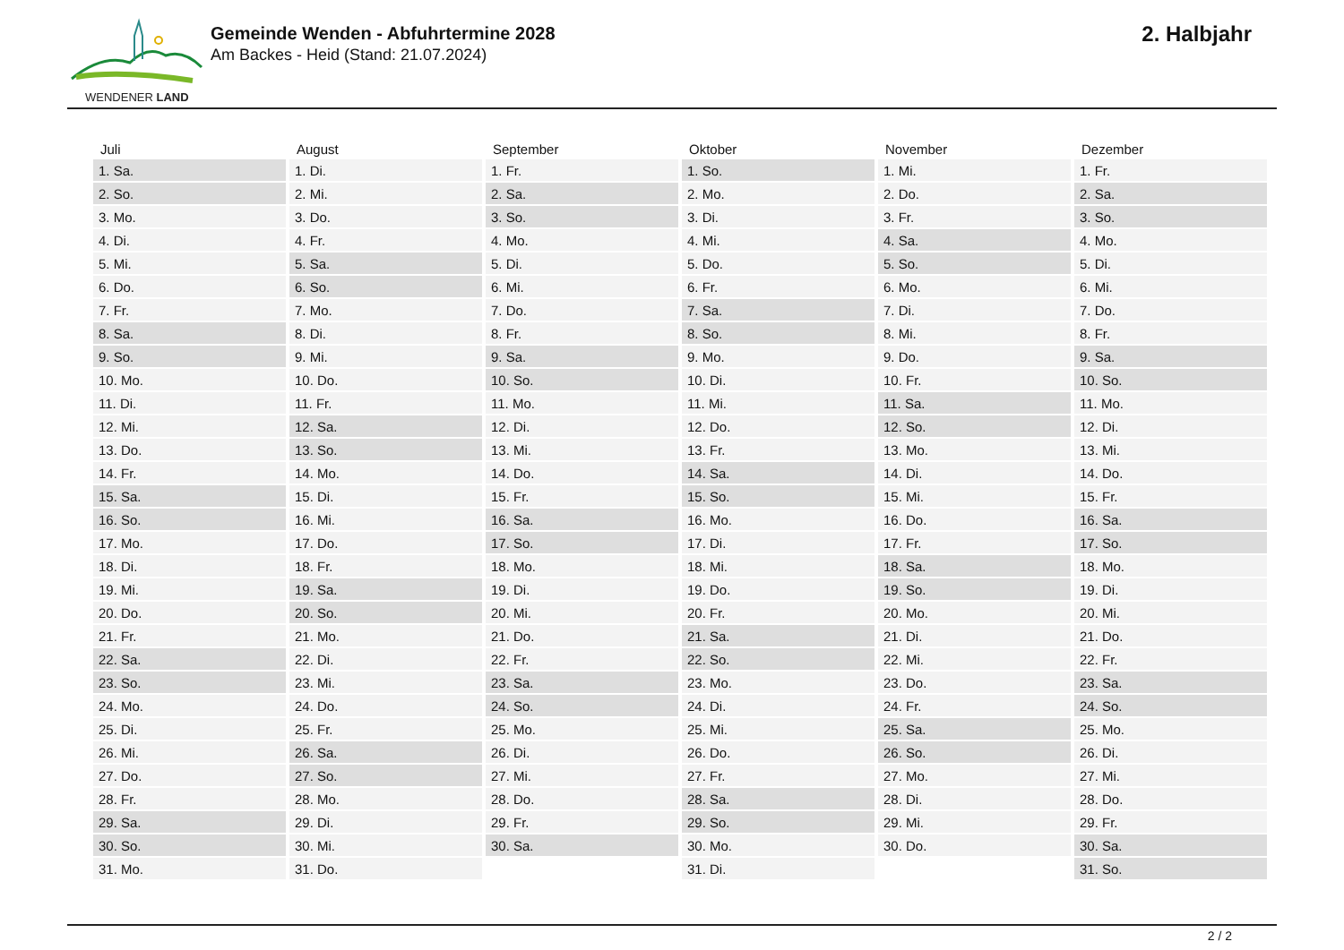WENDENER LAND
Gemeinde Wenden - Abfuhrtermine 2028
Am Backes - Heid (Stand: 21.07.2024)
2. Halbjahr
| Juli | August | September | Oktober | November | Dezember |
| --- | --- | --- | --- | --- | --- |
| 1. Sa. | 1. Di. | 1. Fr. | 1. So. | 1. Mi. | 1. Fr. |
| 2. So. | 2. Mi. | 2. Sa. | 2. Mo. | 2. Do. | 2. Sa. |
| 3. Mo. | 3. Do. | 3. So. | 3. Di. | 3. Fr. | 3. So. |
| 4. Di. | 4. Fr. | 4. Mo. | 4. Mi. | 4. Sa. | 4. Mo. |
| 5. Mi. | 5. Sa. | 5. Di. | 5. Do. | 5. So. | 5. Di. |
| 6. Do. | 6. So. | 6. Mi. | 6. Fr. | 6. Mo. | 6. Mi. |
| 7. Fr. | 7. Mo. | 7. Do. | 7. Sa. | 7. Di. | 7. Do. |
| 8. Sa. | 8. Di. | 8. Fr. | 8. So. | 8. Mi. | 8. Fr. |
| 9. So. | 9. Mi. | 9. Sa. | 9. Mo. | 9. Do. | 9. Sa. |
| 10. Mo. | 10. Do. | 10. So. | 10. Di. | 10. Fr. | 10. So. |
| 11. Di. | 11. Fr. | 11. Mo. | 11. Mi. | 11. Sa. | 11. Mo. |
| 12. Mi. | 12. Sa. | 12. Di. | 12. Do. | 12. So. | 12. Di. |
| 13. Do. | 13. So. | 13. Mi. | 13. Fr. | 13. Mo. | 13. Mi. |
| 14. Fr. | 14. Mo. | 14. Do. | 14. Sa. | 14. Di. | 14. Do. |
| 15. Sa. | 15. Di. | 15. Fr. | 15. So. | 15. Mi. | 15. Fr. |
| 16. So. | 16. Mi. | 16. Sa. | 16. Mo. | 16. Do. | 16. Sa. |
| 17. Mo. | 17. Do. | 17. So. | 17. Di. | 17. Fr. | 17. So. |
| 18. Di. | 18. Fr. | 18. Mo. | 18. Mi. | 18. Sa. | 18. Mo. |
| 19. Mi. | 19. Sa. | 19. Di. | 19. Do. | 19. So. | 19. Di. |
| 20. Do. | 20. So. | 20. Mi. | 20. Fr. | 20. Mo. | 20. Mi. |
| 21. Fr. | 21. Mo. | 21. Do. | 21. Sa. | 21. Di. | 21. Do. |
| 22. Sa. | 22. Di. | 22. Fr. | 22. So. | 22. Mi. | 22. Fr. |
| 23. So. | 23. Mi. | 23. Sa. | 23. Mo. | 23. Do. | 23. Sa. |
| 24. Mo. | 24. Do. | 24. So. | 24. Di. | 24. Fr. | 24. So. |
| 25. Di. | 25. Fr. | 25. Mo. | 25. Mi. | 25. Sa. | 25. Mo. |
| 26. Mi. | 26. Sa. | 26. Di. | 26. Do. | 26. So. | 26. Di. |
| 27. Do. | 27. So. | 27. Mi. | 27. Fr. | 27. Mo. | 27. Mi. |
| 28. Fr. | 28. Mo. | 28. Do. | 28. Sa. | 28. Di. | 28. Do. |
| 29. Sa. | 29. Di. | 29. Fr. | 29. So. | 29. Mi. | 29. Fr. |
| 30. So. | 30. Mi. | 30. Sa. | 30. Mo. | 30. Do. | 30. Sa. |
| 31. Mo. | 31. Do. | | 31. Di. | | 31. So. |
2 / 2